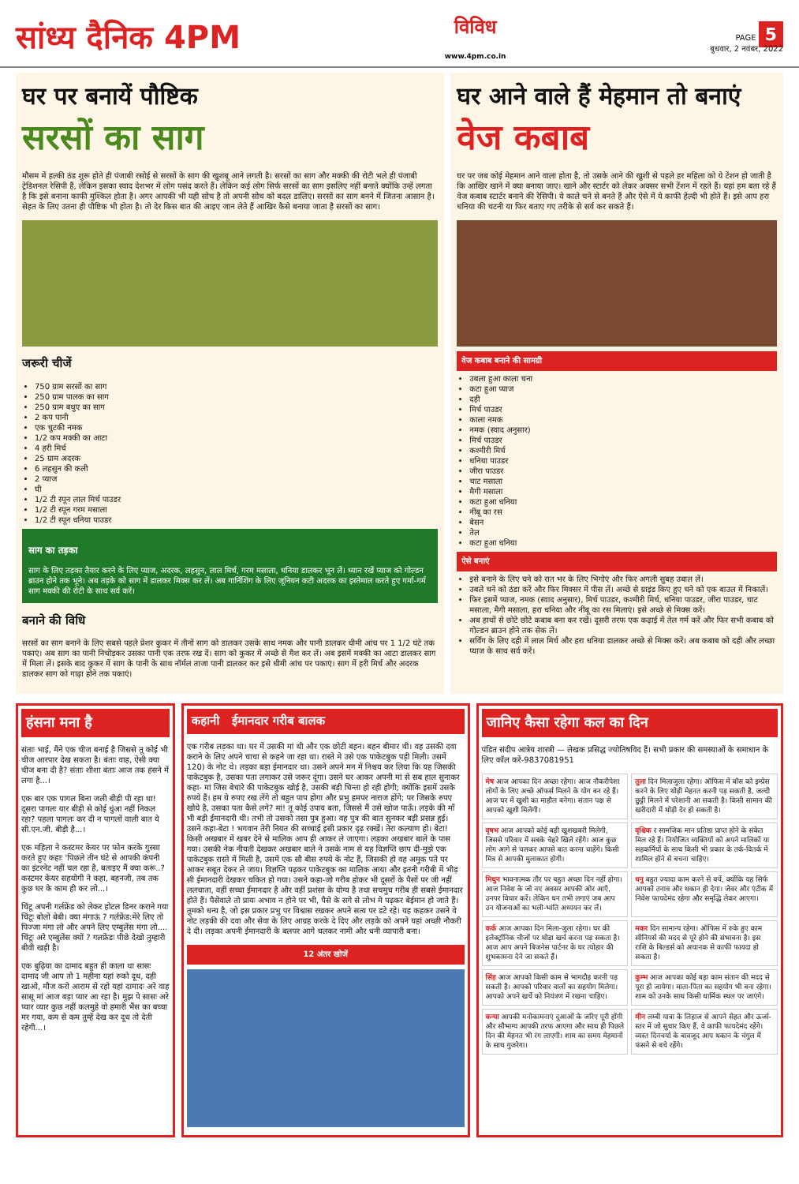सांध्य दैनिक 4PM
विविध
www.4pm.co.in
PAGE 5
बुधवार, 2 नवंबर, 2022
घर पर बनायें पौष्टिक
सरसों का साग
मौसम में हल्की ठंड शुरू होते ही पंजाबी रसोई से सरसों के साग की खुशबू आने लगती है। सरसों का साग और मक्की की रोटी भले ही पंजाबी ट्रेडिशनल रेसिपी हैं, लेकिन इसका स्वाद देशभर में लोग पसंद करते हैं। लेकिन कई लोग सिर्फ सरसों का साग इसलिए नहीं बनाते क्योंकि उन्हें लगता है कि इसे बनाना काफी मुश्किल होता है। अगर आपकी भी यही सोच है तो अपनी सोच को बदल डालिए। सरसों का साग बनने में जितना आसान है। सेहत के लिए उतना ही पौष्टिक भी होता है। तो देर किस बात की आइए जान लेते हैं आखिर कैसे बनाया जाता है सरसों का साग।
जरूरी चीजें
750 ग्राम सरसों का साग
250 ग्राम पालक का साग
250 ग्राम बथुए का साग
2 कप पानी
एक चुटकी नमक
1/2 कप मक्की का आटा
4 हरी मिर्च
25 ग्राम अदरक
6 लहसुन की कली
2 प्याज
घी
1/2 टी स्पून लाल मिर्च पाउडर
1/2 टी स्पून गरम मसाला
1/2 टी स्पून धनिया पाउडर
साग का तड़का
साग के लिए तड़का तैयार करने के लिए प्याज, अदरक, लहसुन, लाल मिर्च, गरम मसाला, धनिया डालकर भून लें। ध्यान रखें प्याज को गोल्डन ब्राउन होने तक भूने। अब तड़के को साग में डालकर मिक्स कर लें। अब गार्निशिंग के लिए जूनियन कटी अदरक का इस्तेमाल करते हुए गर्मा-गर्म साग मक्की की रोटी के साथ सर्व करें।
बनाने की विधि
सरसों का साग बनाने के लिए सबसे पहले प्रेशर कुकर में तीनों साग को डालकर उसके साथ नमक और पानी डालकर धीमी आंच पर 1 1/2 घंटे तक पकाएं। अब साग का पानी निचोड़कर उसका पानी एक तरफ रख दें। साग को कुकर में अच्छे से मैश कर लें। अब इसमें मक्की का आटा डालकर साग में मिला लें। इसके बाद कुकर में साग के पानी के साथ नॉर्मल ताजा पानी डालकर कर इसे धीमी आंच पर पकाएं। साग में हरी मिर्च और अदरक डालकर साग को गाढ़ा होने तक पकाएं।
घर आने वाले हैं मेहमान तो बनाएं
वेज कबाब
घर पर जब कोई मेहमान आने वाला होता है, तो उसके आने की खुशी से पहले हर महिला को ये टेंशन हो जाती है कि आखिर खाने में क्या बनाया जाए। खाने और स्टार्टर को लेकर अक्सर सभी टेंशन में रहते हैं। यहां हम बता रहे हैं वेज कबाब स्टार्टर बनाने की रेसिपी। ये काले चने से बनते हैं और ऐसे में ये काफी हेल्दी भी होते हैं। इसे आप हरा धनिया की चटनी या फिर बताए गए तरीके से सर्व कर सकते हैं।
वेज कबाब बनाने की सामग्री
उबला हुआ काला चना
कटा हुआ प्याज
दही
मिर्च पाउडर
काला नमक
नमक (स्वाद अनुसार)
मिर्च पाउडर
कश्मीरी मिर्च
धनिया पाउडर
जीरा पाउडर
चाट मसाला
मैगी मसाला
कटा हुआ धनिया
नींबू का रस
बेसन
तेल
कटा हुआ धनिया
ऐसे बनाएं
इसे बनाने के लिए चने को रात भर के लिए भिगोएं और फिर अगली सुबह उबाल लें।
उबले चने को ठंडा करें और फिर मिक्सर में पीस लें। अच्छे से ग्राइंड किए हुए चने को एक बाउल में निकालें।
फिर इसमें प्याज, नमक (स्वाद अनुसार), मिर्च पाउडर, कश्मीरी मिर्च, धनिया पाउडर, जीरा पाउडर, चाट मसाला, मैगी मसाला, हरा धनिया और नींबू का रस मिलाएं। इसे अच्छे से मिक्स करें।
अब हाथों से छोटे छोटे कबाब बना कर रखें। दूसरी तरफ एक कढ़ाई में तेल गर्म करें और फिर सभी कबाब को गोल्डन ब्राउन होने तक सेक लें।
सर्विंग के लिए दही में लाल मिर्च और हरा धनिया डालकर अच्छे से मिक्स करें। अब कबाब को दही और लच्छा प्याज के साथ सर्व करें।
हंसना मना है
संताः भाई, मैंने एक चीज बनाई है जिससे तू कोई भी चीज आरपार देख सकता है। बंताः वाह, ऐसी क्या चीज बना दी है? संताः शीशा बंताः आज तक हंसने में लगा है...।
एक बार एक पागल बिना जली बीड़ी पी रहा था! दूसरा पागलः यार बीड़ी से कोई धुंआ नहीं निकल रहा? पहला पागलः कर दी न पागलों वाली बात ये सी.एन.जी. बीड़ी है...।
एक महिला ने कस्टमर केयर पर फोन करके गुस्सा करते हुए कहाः 'पिछले तीन घंटे से आपकी कंपनी का इंटरनेट नहीं चल रहा है, बताइए मैं क्या करूं..? कस्टमर केयर सहयोगी ने कहा, बहनजी, तब तक कुछ घर के काम ही कर लो...।
चिंटू अपनी गर्लफ्रेंड को लेकर होटल डिनर कराने गया चिंटूः बोलो बेबी। क्या मंगाऊं ? गर्लफ्रेंड:मेरे लिए तो पिज्जा मंगा लो और अपने लिए एम्बुलेंस मंगा लो.... चिंटूः अरे एम्बुलेंस क्यों ? गलफ्रेंडः पीछे देखो तुम्हारी बीवी खड़ी है।
एक बुढ़िया का दामाद बहुत ही काला था सासः दामाद जी आप तो 1 महीना यहां रुको दूध, दही खाओ, मौज करो आराम से रहो यहां दामादः अरे वाह सासू मां आज बड़ा प्यार आ रहा है। मुझ पे सासः अरे प्यार व्यार कुछ नहीं कलमुहे वो हमारी भैंस का बच्चा मर गया, कम से कम तुम्हें देख कर दूध तो देती रहेगी...।
कहानी ईमानदार गरीब बालक
एक गरीब लड़का था। घर में उसकी मां थी और एक छोटी बहन। बहन बीमार थी। वह उसकी दवा कराने के लिए अपने चाचा से कहने जा रहा था। रास्ते मे उसे एक पाकेटबुक पड़ी मिली। उसमें 120) के नोट थे। लड़का बड़ा ईमानदार था। उसने अपने मन में निश्चय कर लिया कि यह जिसकी पाकेटबुक है, उसका पता लगाकर उसे जरूर दूंगा। उसने घर आकर अपनी मां से सब हाल सुनाकर कहा- मां जिस बेचारे की पाकेटबुक खोई है, उसकी बड़ी चिन्ता हो रही होगी; क्योंकि इसमें उसके रुपये हैं। हम ये रुपए रख लेंगे तो बहुत पाप होगा और प्रभु हमपर नाराज होंगे; पर जिसके रुपए खोये है, उसका पता कैसे लगे? मां! तू कोई उपाय बता, जिससे मैं उसे खोज पाऊँ। लड़के की माँ भी बड़ी ईमानदारी थी। तभी तो उसको तसा पुत्र हुआ। वह पुत्र की बात सुनकर बड़ी प्रसन्न हुई। उसने कहा-बेटा ! भगवान तेरी नियत की सच्चाई इसी प्रकार दृढ़ रक्खें। तेरा कल्याण हो। बेटा! किसी अखबार में खबर देने से मालिक आप ही आकर ले जाएगा। लड़का अखबार बाले के पास गया। उसकी नेक नीयती देखकर अखबार बाले ने उसके नाम से यह विज्ञप्ति छाप दी-मुझे एक पाकेटबुक रास्ते में मिली है, उसमें एक सौ बीस रुपये के नोट हैं, जिसकी हो वह अमुक पते पर आकर सबूत देकर ले जाय। विज्ञप्ति पढ़कर पाकेटबुक का मालिक आया और इतनी गरीबी में भीड़ सी ईमानदारी देखकर चकित हो गया। उसने कहा-जो गरीब होकर भी दूसरों के पैसों पर जी नहीं ललचाता, वहीं सच्चा ईमानदार है और वहीं प्रशंसा के योग्य है तथा सचमुच गरीब ही सबसे ईमानदार होते हैं। पैसेवाले तो प्रायः अभाव न होने पर भी, पैसे के सगे से लोभ मे पढ़कर बेईमान हो जाते हैं। तुमको धन्य है, जो इस प्रकार प्रभु पर विश्वास रखकर अपने सत्य पर डटे रहे। यह कहकर उसने वे नोट लड़की की दवा और सेवा के लिए आग्रह करके दे दिए और लड़के को अपने यहां अच्छी नौकरी दे दी। लड़का अपनी ईमानदारी के बलपर आगे चलकर नामी और धनी व्यापारी बना।
12 अंतर खोजें
जानिए कैसा रहेगा कल का दिन
पंडित संदीप आत्रेय शास्त्री — लेखक प्रसिद्ध ज्योतिषविद हैं। सभी प्रकार की समस्याओं के समाधान के लिए कॉल करें-9837081951
मेष आज आपका दिन अच्छा रहेगा। आज नौकरीपेशा लोगों के लिए अच्छे ऑफर्स मिलने के योग बन रहे हैं। आज घर में खुशी का माहौल बनेगा। संतान पक्ष से आपको खुशी मिलेगी।
तुला दिन मिलाजुला रहेगा। ऑफिस में बॉस को इम्प्रेस करने के लिए थोड़ी मेहनत करनी पड़ सकती है, जल्दी छुट्टी मिलने में परेशानी आ सकती है। किसी सामान की खरीदारी में थोड़ी देर हो सकती है।
वृषभ आज आपको कोई बड़ी खुशखबरी मिलेगी, जिससे परिवार में सबके चेहरे खिले रहेंगे। आज कुछ लोग आगे से चलकर आपसे बात करना चाहेंगे। किसी मित्र से आपकी मुलाकात होगी।
वृश्चिक र सामजिक मान प्रतिष्ठा प्राप्त होने के संकेत मिल रहे हैं। नियोजित व्यक्तियों को अपने मालिकों या सहकर्मियों के साथ किसी भी प्रकार के तर्क-वितर्क में शामिल होने से बचना चाहिए।
मिथुन भावनात्मक तौर पर बहुत अच्छा दिन नहीं होगा। आज निवेश के जो नए अवसर आपकी ओर आएँ, उनपर विचार करें। लेकिन धन तभी लगाएं जब आप उन योजनाओं का भली-भांति अध्ययन कर लें।
धनु बहुत ज्यादा काम करने से बचें, क्योंकि यह सिर्फ आपको तनाव और थकान ही देगा। जेवर और एंटीक में निवेश फायदेमंद रहेगा और समृद्धि लेकर आएगा।
कर्क आज आपका दिन मिला-जुला रहेगा। घर की इलेक्ट्रॉनिक चीजों पर थोड़ा खर्च करना पड़ सकता है। आज आप अपने बिजनेस पार्टनर के घर त्योहार की शुभकामना देने जा सकते हैं।
मकर दिन सामान्य रहेगा। ऑफिस में रुके हुए काम सीनियर्स की मदद से पूरे होने की संभावना है। इस राशि के बिल्डर्स को अचानक से काफी फायदा हो सकता है।
सिंह आज आपको किसी काम से भागदौड़ करनी पड़ सकती है। आपको परिवार वालों का सहयोग मिलेगा। आपको अपने खर्चे को नियंत्रण में रखना चाहिए।
कुम्भ आज आपका कोई बड़ा काम संतान की मदद से पूरा हो जायेगा। माता-पिता का सहयोग भी बना रहेगा। शाम को उनके साथ किसी धार्मिक स्थल पर जाएंगे।
कन्या आपकी मनोकामनाएं दुआओं के जरिए पूरी होंगी और सौभाग्य आपकी तरफ आएगा और साथ ही पिछले दिन की मेहनत भी रंग लाएगी। शाम का समय मेहमानों के साथ गुजरेगा।
मीन लम्बी यात्रा के लिहाज से आपने सेहत और ऊर्जा-स्तर में जो सुधार किए हैं, वे काफी फायदेमंद रहेंगे। व्यस्त दिनचर्या के बावजूद आप थकान के चंगुल में फंसने से बचे रहेंगे।